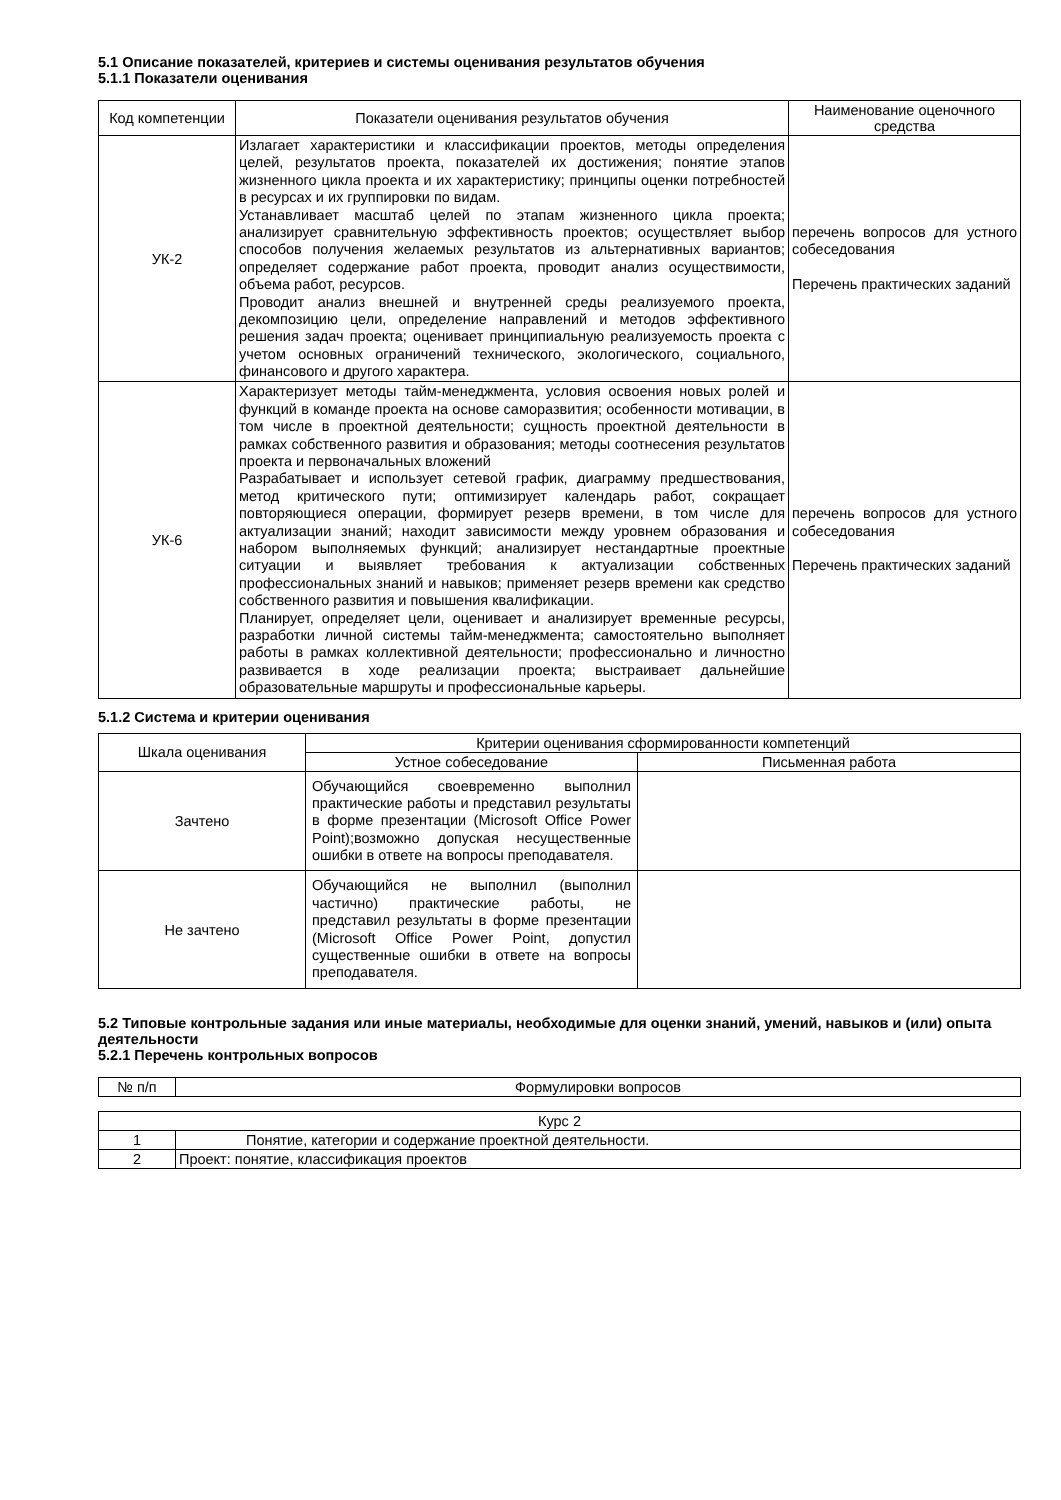5.1 Описание показателей, критериев и системы оценивания результатов обучения
5.1.1 Показатели оценивания
| Код компетенции | Показатели оценивания результатов обучения | Наименование оценочного средства |
| --- | --- | --- |
| УК-2 | Излагает характеристики и классификации проектов, методы определения целей, результатов проекта, показателей их достижения; понятие этапов жизненного цикла проекта и их характеристику; принципы оценки потребностей в ресурсах и их группировки по видам. Устанавливает масштаб целей по этапам жизненного цикла проекта; анализирует сравнительную эффективность проектов; осуществляет выбор способов получения желаемых результатов из альтернативных вариантов; определяет содержание работ проекта, проводит анализ осуществимости, объема работ, ресурсов. Проводит анализ внешней и внутренней среды реализуемого проекта, декомпозицию цели, определение направлений и методов эффективного решения задач проекта; оценивает принципиальную реализуемость проекта с учетом основных ограничений технического, экологического, социального, финансового и другого характера. | перечень вопросов для устного собеседования Перечень практических заданий |
| УК-6 | Характеризует методы тайм-менеджмента, условия освоения новых ролей и функций в команде проекта на основе саморазвития; особенности мотивации, в том числе в проектной деятельности; сущность проектной деятельности в рамках собственного развития и образования; методы соотнесения результатов проекта и первоначальных вложений Разрабатывает и использует сетевой график, диаграмму предшествования, метод критического пути; оптимизирует календарь работ, сокращает повторяющиеся операции, формирует резерв времени, в том числе для актуализации знаний; находит зависимости между уровнем образования и набором выполняемых функций; анализирует нестандартные проектные ситуации и выявляет требования к актуализации собственных профессиональных знаний и навыков; применяет резерв времени как средство собственного развития и повышения квалификации. Планирует, определяет цели, оценивает и анализирует временные ресурсы, разработки личной системы тайм-менеджмента; самостоятельно выполняет работы в рамках коллективной деятельности; профессионально и личностно развивается в ходе реализации проекта; выстраивает дальнейшие образовательные маршруты и профессиональные карьеры. | перечень вопросов для устного собеседования Перечень практических заданий |
5.1.2 Система и критерии оценивания
| Шкала оценивания | Критерии оценивания сформированности компетенций | |
| --- | --- | --- |
| | Устное собеседование | Письменная работа |
| Зачтено | Обучающийся своевременно выполнил практические работы и представил результаты в форме презентации (Microsoft Office Power Point);возможно допуская несущественные ошибки в ответе на вопросы преподавателя. | |
| Не зачтено | Обучающийся не выполнил (выполнил частично) практические работы, не представил результаты в форме презентации (Microsoft Office Power Point, допустил существенные ошибки в ответе на вопросы преподавателя. | |
5.2 Типовые контрольные задания или иные материалы, необходимые для оценки знаний, умений, навыков и (или) опыта деятельности
5.2.1 Перечень контрольных вопросов
| № п/п | Формулировки вопросов |
| Курс 2 | |
| 1 | Понятие, категории и содержание проектной деятельности. |
| 2 | Проект: понятие, классификация проектов |